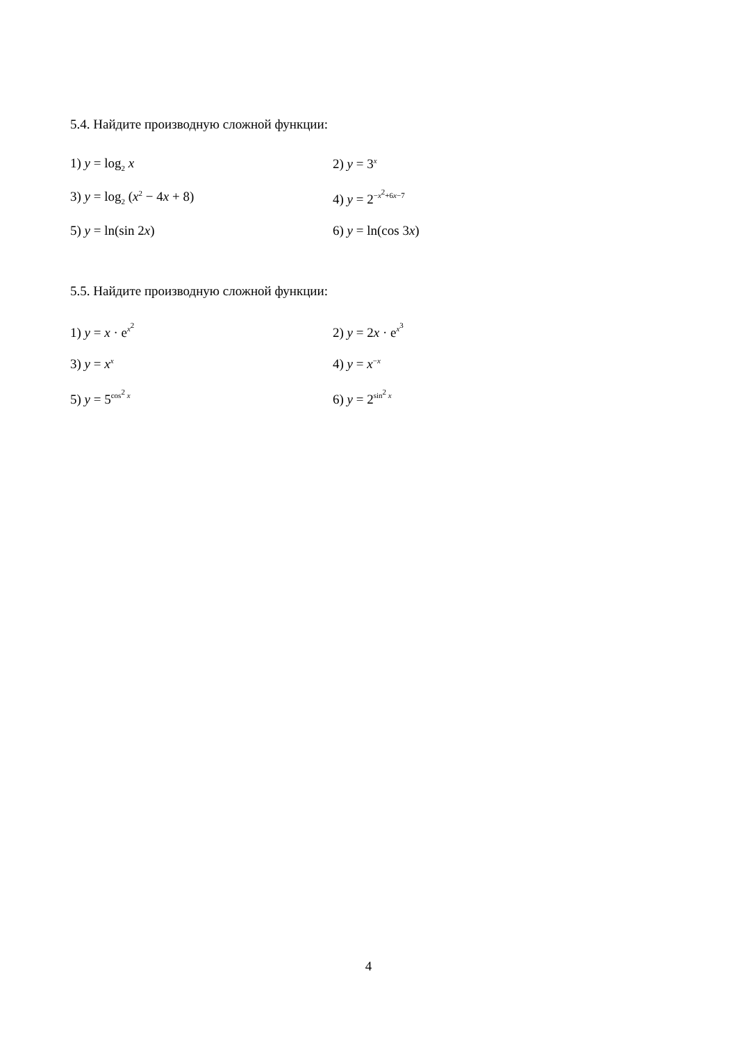5.4. Найдите производную сложной функции:
1) y = log<sub>2</sub> x 2) y = 3<sup>x</sup>
3) y = log<sub>2</sub> (x<sup>2</sup> − 4x + 8) 4) y = 2<sup>−x<sup>2</sup>+6x−7</sup>
5) y = ln(sin 2x) 6) y = ln(cos 3x)
5.5. Найдите производную сложной функции:
1) y = x · e<sup>x<sup>2</sup></sup>
2) y = 2x · e<sup>x<sup>3</sup></sup>
3) y = x<sup>x</sup>
4) y = x<sup>−x</sup>
5) y = 5<sup>cos<sup>2</sup> x</sup>
6) y = 2<sup>sin<sup>2</sup> x</sup>
4